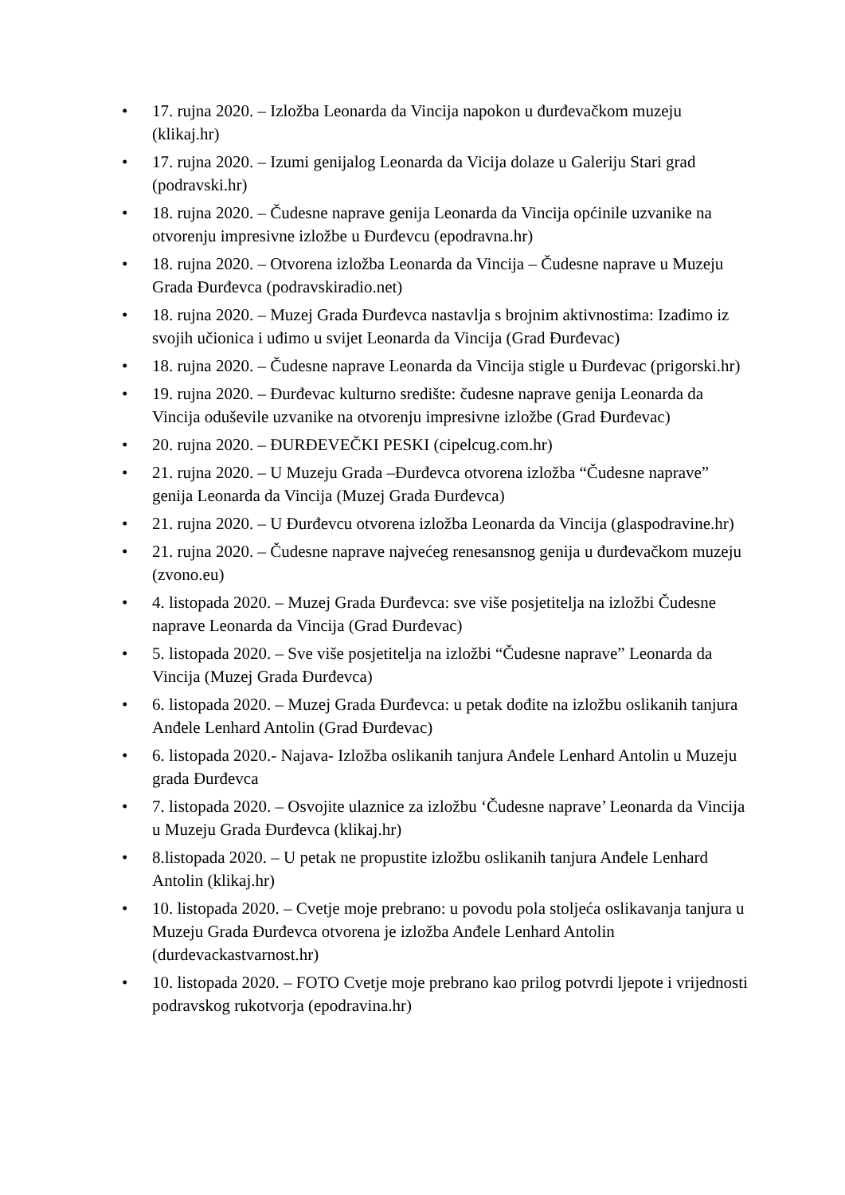• 17. rujna 2020. – Izložba Leonarda da Vincija napokon u đurđevačkom muzeju (klikaj.hr)
• 17. rujna 2020. – Izumi genijalog Leonarda da Vicija dolaze u Galeriju Stari grad (podravski.hr)
• 18. rujna 2020. – Čudesne naprave genija Leonarda da Vincija općinile uzvanike na otvorenju impresivne izložbe u Đurđevcu (epodravna.hr)
• 18. rujna 2020. – Otvorena izložba Leonarda da Vincija – Čudesne naprave u Muzeju Grada Đurđevca (podravskiradio.net)
• 18. rujna 2020. – Muzej Grada Đurđevca nastavlja s brojnim aktivnostima: Izađimo iz svojih učionica i uđimo u svijet Leonarda da Vincija (Grad Đurđevac)
• 18. rujna 2020. – Čudesne naprave Leonarda da Vincija stigle u Đurđevac (prigorski.hr)
• 19. rujna 2020. – Đurđevac kulturno središte: čudesne naprave genija Leonarda da Vincija oduševile uzvanike na otvorenju impresivne izložbe (Grad Đurđevac)
• 20. rujna 2020. – ĐURĐEVEČKI PESKI (cipelcug.com.hr)
• 21. rujna 2020. – U Muzeju Grada –Đurđevca otvorena izložba “Čudesne naprave” genija Leonarda da Vincija (Muzej Grada Đurđevca)
• 21. rujna 2020. – U Đurđevcu otvorena izložba Leonarda da Vincija (glaspodravine.hr)
• 21. rujna 2020. – Čudesne naprave najvećeg renesansnog genija u đurđevačkom muzeju (zvono.eu)
• 4. listopada 2020. – Muzej Grada Đurđevca: sve više posjetitelja na izložbi Čudesne naprave Leonarda da Vincija (Grad Đurđevac)
• 5. listopada 2020. – Sve više posjetitelja na izložbi “Čudesne naprave” Leonarda da Vincija (Muzej Grada Đurđevca)
• 6. listopada 2020. – Muzej Grada Đurđevca: u petak dođite na izložbu oslikanih tanjura Anđele Lenhard Antolin (Grad Đurđevac)
• 6. listopada 2020.- Najava- Izložba oslikanih tanjura Anđele Lenhard Antolin u Muzeju grada Đurđevca
• 7. listopada 2020. – Osvojite ulaznice za izložbu ‘Čudesne naprave’ Leonarda da Vincija u Muzeju Grada Đurđevca (klikaj.hr)
• 8.listopada 2020. – U petak ne propustite izložbu oslikanih tanjura Anđele Lenhard Antolin (klikaj.hr)
• 10. listopada 2020. – Cvetje moje prebrano: u povodu pola stoljeća oslikavanja tanjura u Muzeju Grada Đurđevca otvorena je izložba Anđele Lenhard Antolin (durdevackastvarnost.hr)
• 10. listopada 2020. – FOTO Cvetje moje prebrano kao prilog potvrdi ljepote i vrijednosti podravskog rukotvorja (epodravina.hr)